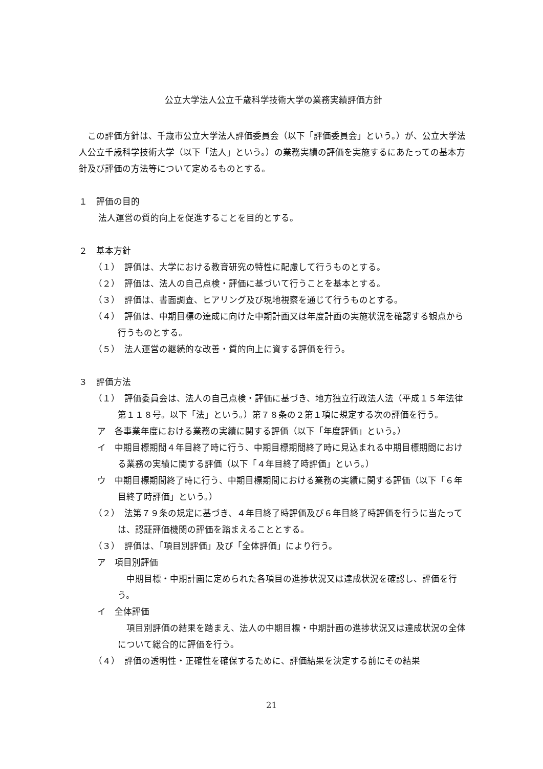公立大学法人公立千歳科学技術大学の業務実績評価方針
　この評価方針は、千歳市公立大学法人評価委員会（以下「評価委員会」という。）が、公立大学法人公立千歳科学技術大学（以下「法人」という。）の業務実績の評価を実施するにあたっての基本方針及び評価の方法等について定めるものとする。
１　評価の目的
法人運営の質的向上を促進することを目的とする。
２　基本方針
（１）　評価は、大学における教育研究の特性に配慮して行うものとする。
（２）　評価は、法人の自己点検・評価に基づいて行うことを基本とする。
（３）　評価は、書面調査、ヒアリング及び現地視察を通じて行うものとする。
（４）　評価は、中期目標の達成に向けた中期計画又は年度計画の実施状況を確認する観点から行うものとする。
（５）　法人運営の継続的な改善・質的向上に資する評価を行う。
３　評価方法
（１）　評価委員会は、法人の自己点検・評価に基づき、地方独立行政法人法（平成１５年法律第１１８号。以下「法」という。）第７８条の２第１項に規定する次の評価を行う。
ア　各事業年度における業務の実績に関する評価（以下「年度評価」という。）
イ　中期目標期間４年目終了時に行う、中期目標期間終了時に見込まれる中期目標期間における業務の実績に関する評価（以下「４年目終了時評価」という。）
ウ　中期目標期間終了時に行う、中期目標期間における業務の実績に関する評価（以下「６年目終了時評価」という。）
（２）　法第７９条の規定に基づき、４年目終了時評価及び６年目終了時評価を行うに当たっては、認証評価機関の評価を踏まえることとする。
（３）　評価は、「項目別評価」及び「全体評価」により行う。
ア　項目別評価
　中期目標・中期計画に定められた各項目の進捗状況又は達成状況を確認し、評価を行う。
イ　全体評価
　項目別評価の結果を踏まえ、法人の中期目標・中期計画の進捗状況又は達成状況の全体について総合的に評価を行う。
（４）　評価の透明性・正確性を確保するために、評価結果を決定する前にその結果
21